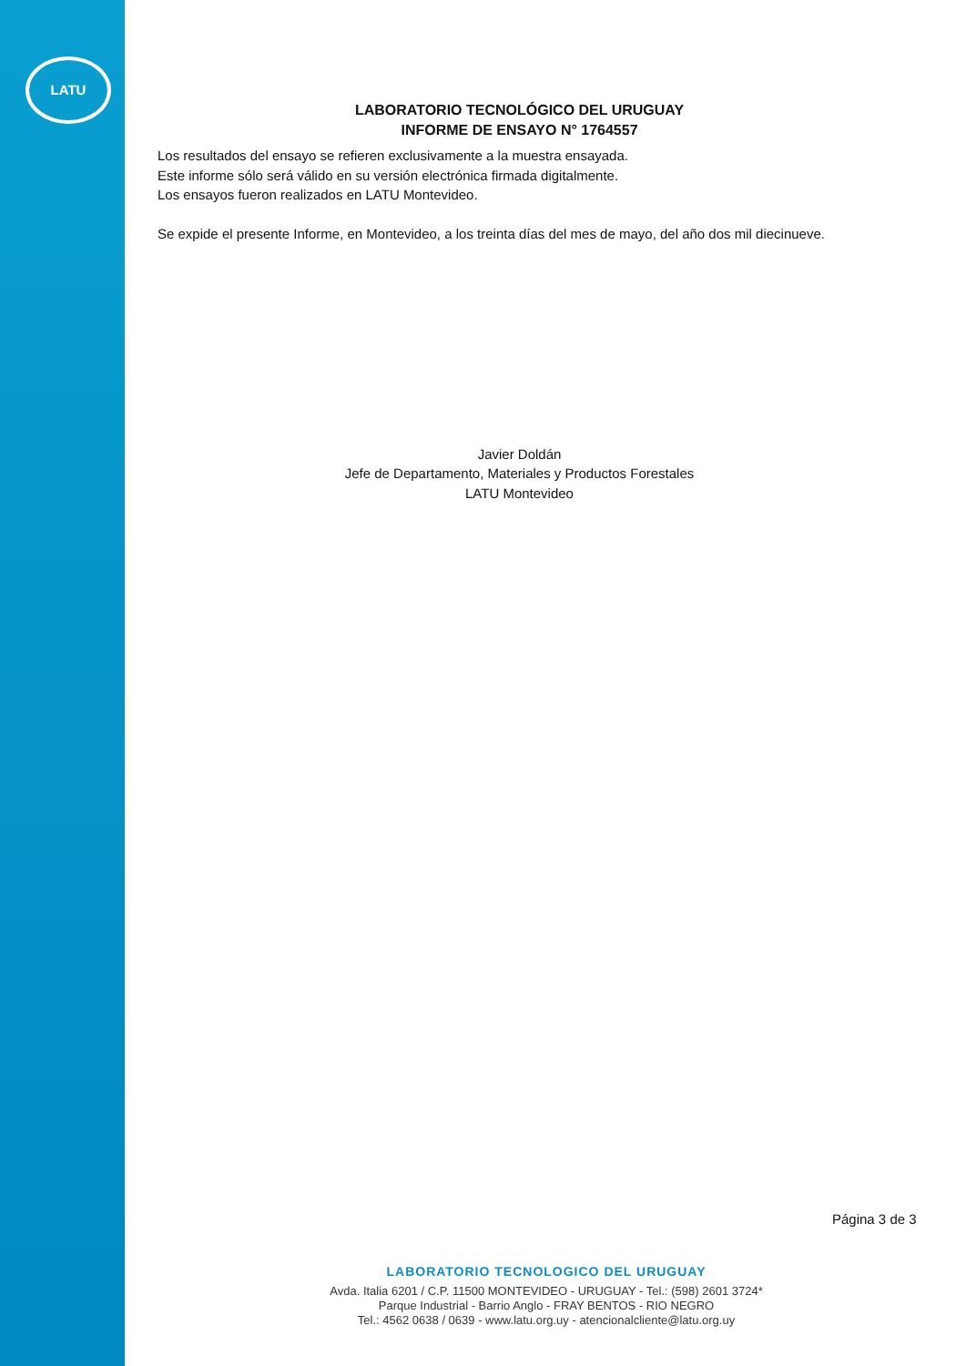LATU
LABORATORIO TECNOLÓGICO DEL URUGUAY
INFORME DE ENSAYO N° 1764557
Los resultados del ensayo se refieren exclusivamente a la muestra ensayada.
Este informe sólo será válido en su versión electrónica firmada digitalmente.
Los ensayos fueron realizados en LATU Montevideo.
Se expide el presente Informe, en Montevideo, a los treinta días del mes de mayo, del año dos mil diecinueve.
Javier Doldán
Jefe de Departamento, Materiales y Productos Forestales
LATU Montevideo
Página 3 de 3
LABORATORIO TECNOLOGICO DEL URUGUAY
Avda. Italia 6201 / C.P. 11500 MONTEVIDEO - URUGUAY - Tel.: (598) 2601 3724*
Parque Industrial - Barrio Anglo - FRAY BENTOS - RIO NEGRO
Tel.: 4562 0638 / 0639 - www.latu.org.uy - atencionalcliente@latu.org.uy